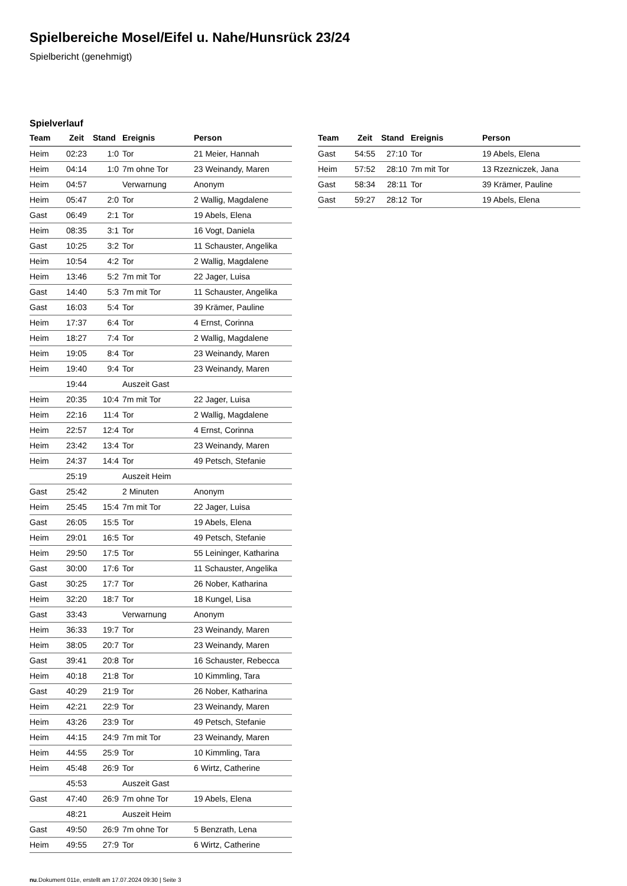Spielbereiche Mosel/Eifel u. Nahe/Hunsrück 23/24
Spielbericht (genehmigt)
Spielverlauf
| Team | Zeit | Stand | Ereignis | Person |
| --- | --- | --- | --- | --- |
| Heim | 02:23 | 1:0 | Tor | 21 Meier, Hannah |
| Heim | 04:14 | 1:0 | 7m ohne Tor | 23 Weinandy, Maren |
| Heim | 04:57 | | Verwarnung | Anonym |
| Heim | 05:47 | 2:0 | Tor | 2 Wallig, Magdalene |
| Gast | 06:49 | 2:1 | Tor | 19 Abels, Elena |
| Heim | 08:35 | 3:1 | Tor | 16 Vogt, Daniela |
| Gast | 10:25 | 3:2 | Tor | 11 Schauster, Angelika |
| Heim | 10:54 | 4:2 | Tor | 2 Wallig, Magdalene |
| Heim | 13:46 | 5:2 | 7m mit Tor | 22 Jager, Luisa |
| Gast | 14:40 | 5:3 | 7m mit Tor | 11 Schauster, Angelika |
| Gast | 16:03 | 5:4 | Tor | 39 Krämer, Pauline |
| Heim | 17:37 | 6:4 | Tor | 4 Ernst, Corinna |
| Heim | 18:27 | 7:4 | Tor | 2 Wallig, Magdalene |
| Heim | 19:05 | 8:4 | Tor | 23 Weinandy, Maren |
| Heim | 19:40 | 9:4 | Tor | 23 Weinandy, Maren |
| | 19:44 | | Auszeit Gast | |
| Heim | 20:35 | 10:4 | 7m mit Tor | 22 Jager, Luisa |
| Heim | 22:16 | 11:4 | Tor | 2 Wallig, Magdalene |
| Heim | 22:57 | 12:4 | Tor | 4 Ernst, Corinna |
| Heim | 23:42 | 13:4 | Tor | 23 Weinandy, Maren |
| Heim | 24:37 | 14:4 | Tor | 49 Petsch, Stefanie |
| | 25:19 | | Auszeit Heim | |
| Gast | 25:42 | | 2 Minuten | Anonym |
| Heim | 25:45 | 15:4 | 7m mit Tor | 22 Jager, Luisa |
| Gast | 26:05 | 15:5 | Tor | 19 Abels, Elena |
| Heim | 29:01 | 16:5 | Tor | 49 Petsch, Stefanie |
| Heim | 29:50 | 17:5 | Tor | 55 Leininger, Katharina |
| Gast | 30:00 | 17:6 | Tor | 11 Schauster, Angelika |
| Gast | 30:25 | 17:7 | Tor | 26 Nober, Katharina |
| Heim | 32:20 | 18:7 | Tor | 18 Kungel, Lisa |
| Gast | 33:43 | | Verwarnung | Anonym |
| Heim | 36:33 | 19:7 | Tor | 23 Weinandy, Maren |
| Heim | 38:05 | 20:7 | Tor | 23 Weinandy, Maren |
| Gast | 39:41 | 20:8 | Tor | 16 Schauster, Rebecca |
| Heim | 40:18 | 21:8 | Tor | 10 Kimmling, Tara |
| Gast | 40:29 | 21:9 | Tor | 26 Nober, Katharina |
| Heim | 42:21 | 22:9 | Tor | 23 Weinandy, Maren |
| Heim | 43:26 | 23:9 | Tor | 49 Petsch, Stefanie |
| Heim | 44:15 | 24:9 | 7m mit Tor | 23 Weinandy, Maren |
| Heim | 44:55 | 25:9 | Tor | 10 Kimmling, Tara |
| Heim | 45:48 | 26:9 | Tor | 6 Wirtz, Catherine |
| | 45:53 | | Auszeit Gast | |
| Gast | 47:40 | 26:9 | 7m ohne Tor | 19 Abels, Elena |
| | 48:21 | | Auszeit Heim | |
| Gast | 49:50 | 26:9 | 7m ohne Tor | 5 Benzrath, Lena |
| Heim | 49:55 | 27:9 | Tor | 6 Wirtz, Catherine |
| Team | Zeit | Stand | Ereignis | Person |
| --- | --- | --- | --- | --- |
| Gast | 54:55 | 27:10 | Tor | 19 Abels, Elena |
| Heim | 57:52 | 28:10 | 7m mit Tor | 13 Rzezniczek, Jana |
| Gast | 58:34 | 28:11 | Tor | 39 Krämer, Pauline |
| Gast | 59:27 | 28:12 | Tor | 19 Abels, Elena |
nu.Dokument 011e, erstellt am 17.07.2024 09:30 | Seite 3